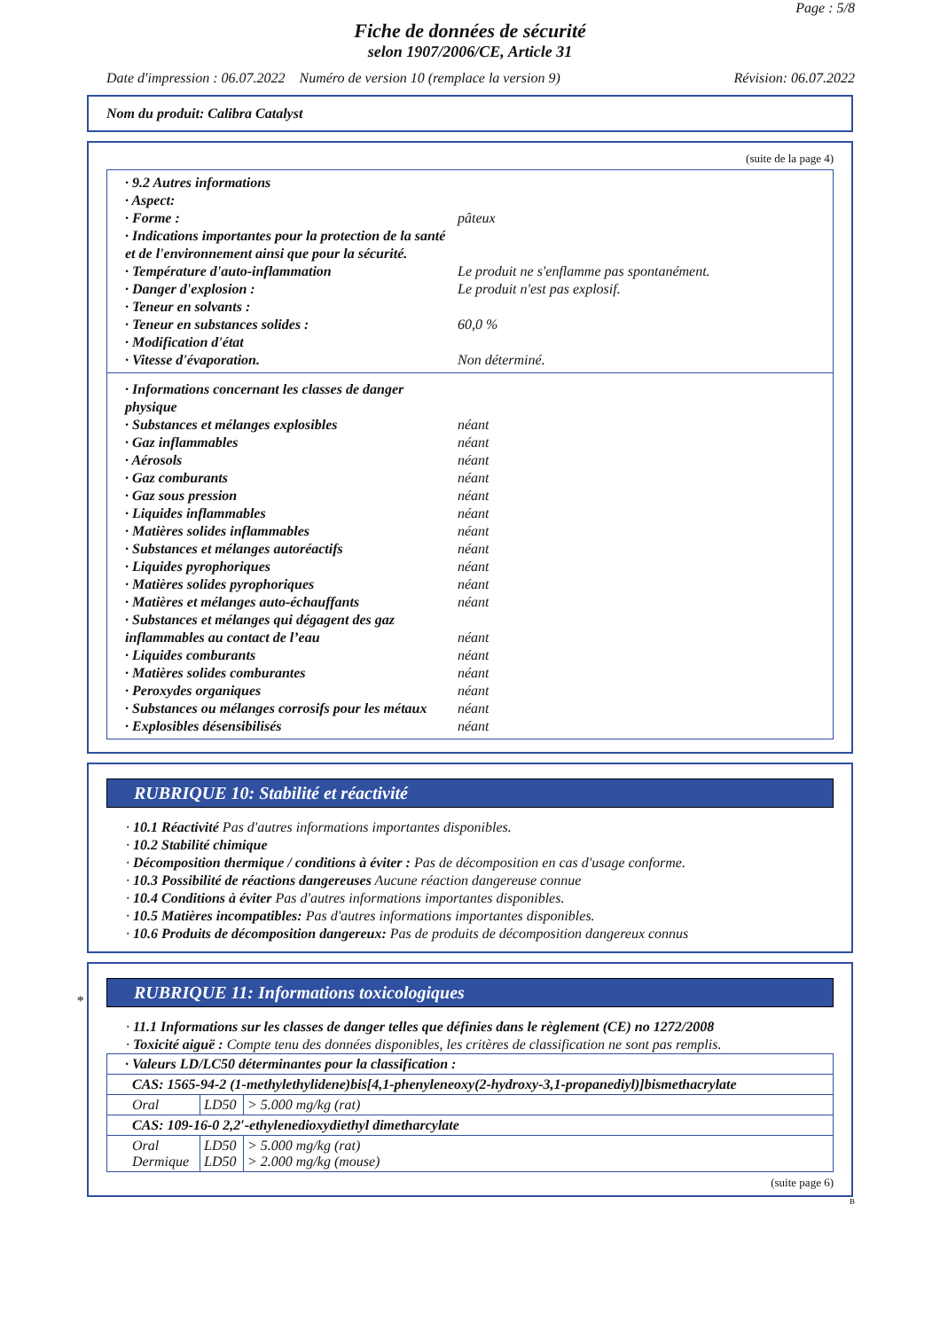Page : 5/8
Fiche de données de sécurité
selon 1907/2006/CE, Article 31
Date d'impression : 06.07.2022 Numéro de version 10 (remplace la version 9) Révision: 06.07.2022
Nom du produit: Calibra Catalyst
(suite de la page 4)
· 9.2 Autres informations
· Aspect:
· Forme : pâteux
· Indications importantes pour la protection de la santé et de l'environnement ainsi que pour la sécurité.
· Température d'auto-inflammation Le produit ne s'enflamme pas spontanément.
· Danger d'explosion : Le produit n'est pas explosif.
· Teneur en solvants :
· Teneur en substances solides : 60,0 %
· Modification d'état
· Vitesse d'évaporation. Non déterminé.
· Informations concernant les classes de danger physique
· Substances et mélanges explosibles néant
· Gaz inflammables néant
· Aérosols néant
· Gaz comburants néant
· Gaz sous pression néant
· Liquides inflammables néant
· Matières solides inflammables néant
· Substances et mélanges autoréactifs néant
· Liquides pyrophoriques néant
· Matières solides pyrophoriques néant
· Matières et mélanges auto-échauffants néant
· Substances et mélanges qui dégagent des gaz inflammables au contact de l’eau néant
· Liquides comburants néant
· Matières solides comburantes néant
· Peroxydes organiques néant
· Substances ou mélanges corrosifs pour les métaux néant
· Explosibles désensibilisés néant
RUBRIQUE 10: Stabilité et réactivité
· 10.1 Réactivité Pas d'autres informations importantes disponibles.
· 10.2 Stabilité chimique
· Décomposition thermique / conditions à éviter : Pas de décomposition en cas d'usage conforme.
· 10.3 Possibilité de réactions dangereuses Aucune réaction dangereuse connue
· 10.4 Conditions à éviter Pas d'autres informations importantes disponibles.
· 10.5 Matières incompatibles: Pas d'autres informations importantes disponibles.
· 10.6 Produits de décomposition dangereux: Pas de produits de décomposition dangereux connus
*
RUBRIQUE 11: Informations toxicologiques
· 11.1 Informations sur les classes de danger telles que définies dans le règlement (CE) no 1272/2008
· Toxicité aiguë : Compte tenu des données disponibles, les critères de classification ne sont pas remplis.
| · Valeurs LD/LC50 déterminantes pour la classification : | | |
| CAS: 1565-94-2 (1-methylethylidene)bis[4,1-phenyleneoxy(2-hydroxy-3,1-propanediyl)]bismethacrylate | | |
| Oral | LD50 | > 5.000 mg/kg (rat) |
| CAS: 109-16-0 2,2′-ethylenedioxydiethyl dimetharcylate | | |
| Oral Dermique | LD50 LD50 | > 5.000 mg/kg (rat) > 2.000 mg/kg (mouse) |
(suite page 6)
B